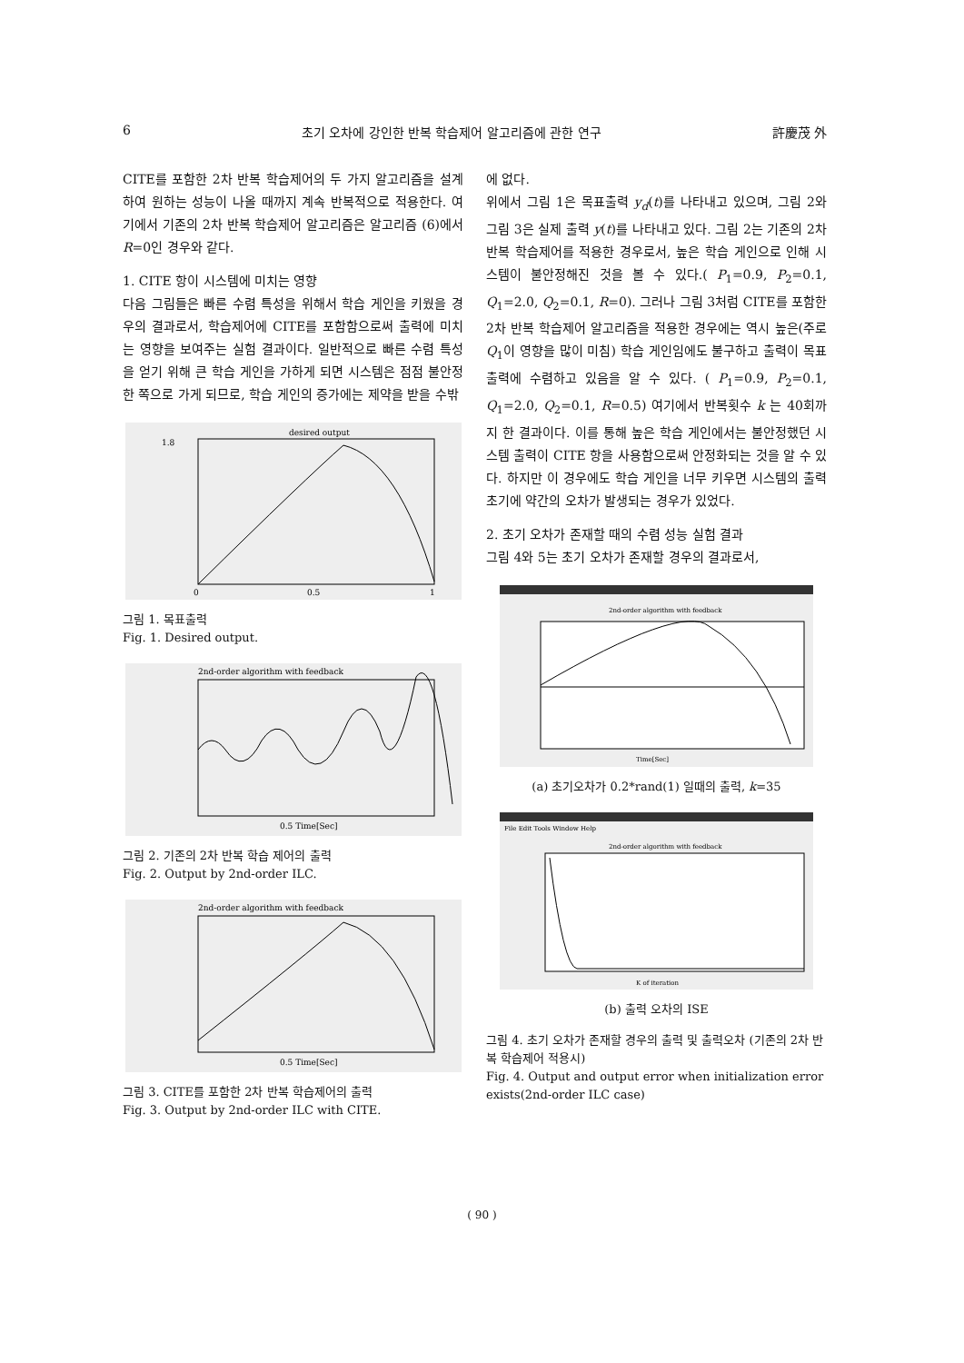6 초기 오차에 강인한 반복 학습제어 알고리즘에 관한 연구 許慶茂 外
CITE를 포함한 2차 반복 학습제어의 두 가지 알고리즘을 설계하여 원하는 성능이 나올 때까지 계속 반복적으로 적용한다. 여기에서 기존의 2차 반복 학습제어 알고리즘은 알고리즘 (6)에서 R=0인 경우와 같다.
1. CITE 항이 시스템에 미치는 영향
다음 그림들은 빠른 수렴 특성을 위해서 학습 게인을 키웠을 경우의 결과로서, 학습제어에 CITE를 포함함으로써 출력에 미치는 영향을 보여주는 실험 결과이다. 일반적으로 빠른 수렴 특성을 얻기 위해 큰 학습 게인을 가하게 되면 시스템은 점점 불안정한 쪽으로 가게 되므로, 학습 게인의 증가에는 제약을 받을 수밖
desired output
1.8
0
0.5
1
그림 1. 목표출력
Fig. 1. Desired output.
2nd-order algorithm with feedback
0.5 Time[Sec]
그림 2. 기존의 2차 반복 학습 제어의 출력
Fig. 2. Output by 2nd-order ILC.
2nd-order algorithm with feedback
0.5 Time[Sec]
그림 3. CITE를 포함한 2차 반복 학습제어의 출력
Fig. 3. Output by 2nd-order ILC with CITE.
에 없다.
위에서 그림 1은 목표출력 y<sub>d</sub>(t)를 나타내고 있으며, 그림 2와 그림 3은 실제 출력 y(t)를 나타내고 있다. 그림 2는 기존의 2차 반복 학습제어를 적용한 경우로서, 높은 학습 게인으로 인해 시스템이 불안정해진 것을 볼 수 있다.( P<sub>1</sub>=0.9, P<sub>2</sub>=0.1, Q<sub>1</sub>=2.0, Q<sub>2</sub>=0.1, R=0). 그러나 그림 3처럼 CITE를 포함한 2차 반복 학습제어 알고리즘을 적용한 경우에는 역시 높은(주로 Q<sub>1</sub>이 영향을 많이 미침) 학습 게인임에도 불구하고 출력이 목표출력에 수렴하고 있음을 알 수 있다. ( P<sub>1</sub>=0.9, P<sub>2</sub>=0.1, Q<sub>1</sub>=2.0, Q<sub>2</sub>=0.1, R=0.5) 여기에서 반복횟수 k 는 40회까지 한 결과이다. 이를 통해 높은 학습 게인에서는 불안정했던 시스템 출력이 CITE 항을 사용함으로써 안정화되는 것을 알 수 있다. 하지만 이 경우에도 학습 게인을 너무 키우면 시스템의 출력 초기에 약간의 오차가 발생되는 경우가 있었다.
2. 초기 오차가 존재할 때의 수렴 성능 실험 결과
그림 4와 5는 초기 오차가 존재할 경우의 결과로서,
2nd-order algorithm with feedback
Time[Sec]
(a) 초기오차가 0.2*rand(1) 일때의 출력, k=35
File Edit Tools Window Help
2nd-order algorithm with feedback
K of iteration
(b) 출력 오차의 ISE
그림 4. 초기 오차가 존재할 경우의 출력 및 출력오차 (기존의 2차 반복 학습제어 적용시)
Fig. 4. Output and output error when initialization error exists(2nd-order ILC case)
( 90 )